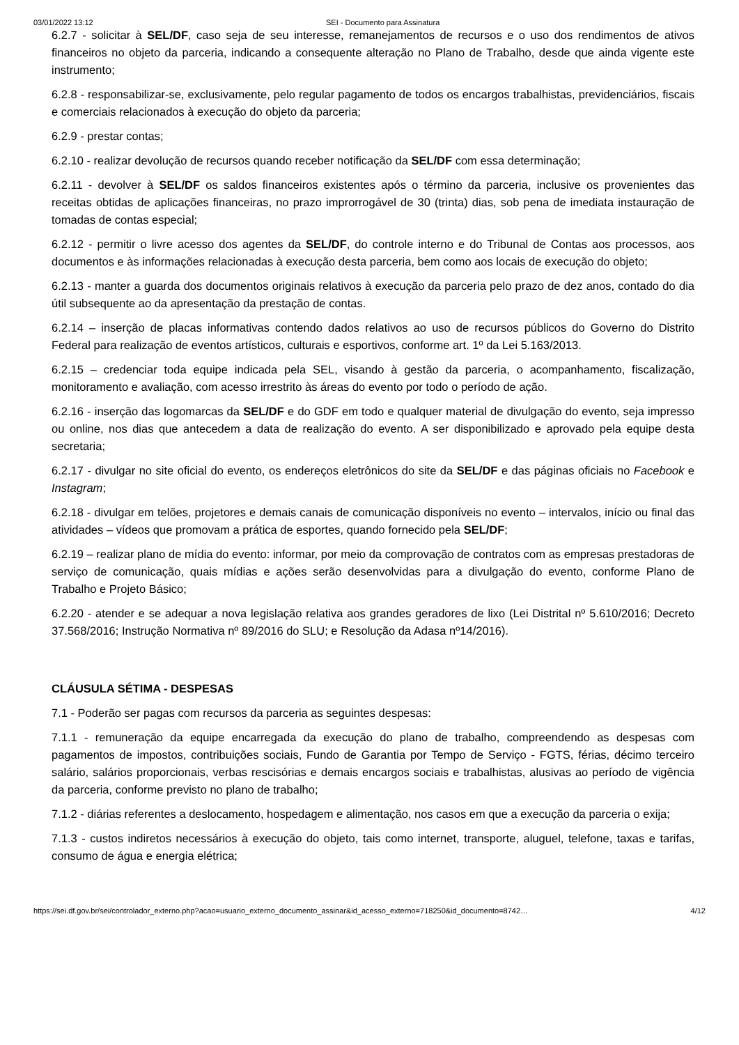03/01/2022 13:12 SEI - Documento para Assinatura
6.2.7 - solicitar à SEL/DF, caso seja de seu interesse, remanejamentos de recursos e o uso dos rendimentos de ativos financeiros no objeto da parceria, indicando a consequente alteração no Plano de Trabalho, desde que ainda vigente este instrumento;
6.2.8 - responsabilizar-se, exclusivamente, pelo regular pagamento de todos os encargos trabalhistas, previdenciários, fiscais e comerciais relacionados à execução do objeto da parceria;
6.2.9 - prestar contas;
6.2.10 - realizar devolução de recursos quando receber notificação da SEL/DF com essa determinação;
6.2.11 - devolver à SEL/DF os saldos financeiros existentes após o término da parceria, inclusive os provenientes das receitas obtidas de aplicações financeiras, no prazo improrrogável de 30 (trinta) dias, sob pena de imediata instauração de tomadas de contas especial;
6.2.12 - permitir o livre acesso dos agentes da SEL/DF, do controle interno e do Tribunal de Contas aos processos, aos documentos e às informações relacionadas à execução desta parceria, bem como aos locais de execução do objeto;
6.2.13 - manter a guarda dos documentos originais relativos à execução da parceria pelo prazo de dez anos, contado do dia útil subsequente ao da apresentação da prestação de contas.
6.2.14 – inserção de placas informativas contendo dados relativos ao uso de recursos públicos do Governo do Distrito Federal para realização de eventos artísticos, culturais e esportivos, conforme art. 1º da Lei 5.163/2013.
6.2.15 – credenciar toda equipe indicada pela SEL, visando à gestão da parceria, o acompanhamento, fiscalização, monitoramento e avaliação, com acesso irrestrito às áreas do evento por todo o período de ação.
6.2.16 - inserção das logomarcas da SEL/DF e do GDF em todo e qualquer material de divulgação do evento, seja impresso ou online, nos dias que antecedem a data de realização do evento. A ser disponibilizado e aprovado pela equipe desta secretaria;
6.2.17 - divulgar no site oficial do evento, os endereços eletrônicos do site da SEL/DF e das páginas oficiais no Facebook e Instagram;
6.2.18 - divulgar em telões, projetores e demais canais de comunicação disponíveis no evento – intervalos, início ou final das atividades – vídeos que promovam a prática de esportes, quando fornecido pela SEL/DF;
6.2.19 – realizar plano de mídia do evento: informar, por meio da comprovação de contratos com as empresas prestadoras de serviço de comunicação, quais mídias e ações serão desenvolvidas para a divulgação do evento, conforme Plano de Trabalho e Projeto Básico;
6.2.20 - atender e se adequar a nova legislação relativa aos grandes geradores de lixo (Lei Distrital nº 5.610/2016; Decreto 37.568/2016; Instrução Normativa nº 89/2016 do SLU; e Resolução da Adasa nº14/2016).
CLÁUSULA SÉTIMA - DESPESAS
7.1 - Poderão ser pagas com recursos da parceria as seguintes despesas:
7.1.1 - remuneração da equipe encarregada da execução do plano de trabalho, compreendendo as despesas com pagamentos de impostos, contribuições sociais, Fundo de Garantia por Tempo de Serviço - FGTS, férias, décimo terceiro salário, salários proporcionais, verbas rescisórias e demais encargos sociais e trabalhistas, alusivas ao período de vigência da parceria, conforme previsto no plano de trabalho;
7.1.2 - diárias referentes a deslocamento, hospedagem e alimentação, nos casos em que a execução da parceria o exija;
7.1.3 - custos indiretos necessários à execução do objeto, tais como internet, transporte, aluguel, telefone, taxas e tarifas, consumo de água e energia elétrica;
https://sei.df.gov.br/sei/controlador_externo.php?acao=usuario_externo_documento_assinar&id_acesso_externo=718250&id_documento=8742… 4/12